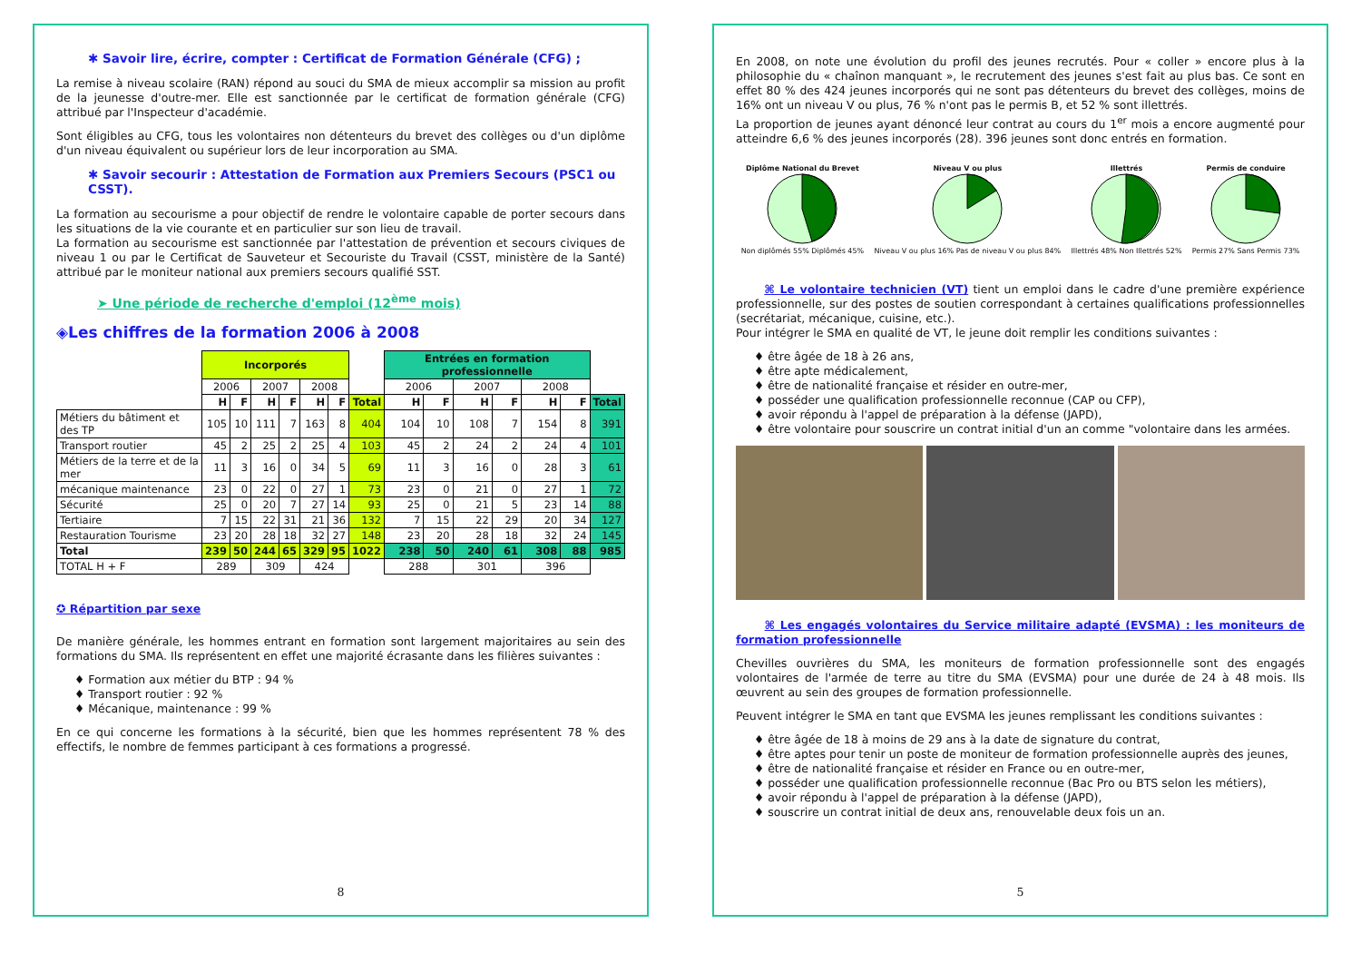✱ Savoir lire, écrire, compter : Certificat de Formation Générale (CFG) ;
La remise à niveau scolaire (RAN) répond au souci du SMA de mieux accomplir sa mission au profit de la jeunesse d'outre-mer. Elle est sanctionnée par le certificat de formation générale (CFG) attribué par l'Inspecteur d'académie.
Sont éligibles au CFG, tous les volontaires non détenteurs du brevet des collèges ou d'un diplôme d'un niveau équivalent ou supérieur lors de leur incorporation au SMA.
✱ Savoir secourir : Attestation de Formation aux Premiers Secours (PSC1 ou CSST).
La formation au secourisme a pour objectif de rendre le volontaire capable de porter secours dans les situations de la vie courante et en particulier sur son lieu de travail.
La formation au secourisme est sanctionnée par l'attestation de prévention et secours civiques de niveau 1 ou par le Certificat de Sauveteur et Secouriste du Travail (CSST, ministère de la Santé) attribué par le moniteur national aux premiers secours qualifié SST.
➤ Une période de recherche d'emploi (12<sup>ème</sup> mois)
◈Les chiffres de la formation 2006 à 2008
| | Incorporés | | | | | | | Entrées en formation professionnelle | | | | | | |
| --- | --- | --- | --- | --- | --- | --- | --- | --- | --- | --- | --- | --- | --- | --- |
| | 2006 | | 2007 | | 2008 | | | 2006 | | 2007 | | 2008 | | |
| | H | F | H | F | H | F | Total | H | F | H | F | H | F | Total |
| Métiers du bâtiment et des TP | 105 | 10 | 111 | 7 | 163 | 8 | 404 | 104 | 10 | 108 | 7 | 154 | 8 | 391 |
| Transport routier | 45 | 2 | 25 | 2 | 25 | 4 | 103 | 45 | 2 | 24 | 2 | 24 | 4 | 101 |
| Métiers de la terre et de la mer | 11 | 3 | 16 | 0 | 34 | 5 | 69 | 11 | 3 | 16 | 0 | 28 | 3 | 61 |
| mécanique maintenance | 23 | 0 | 22 | 0 | 27 | 1 | 73 | 23 | 0 | 21 | 0 | 27 | 1 | 72 |
| Sécurité | 25 | 0 | 20 | 7 | 27 | 14 | 93 | 25 | 0 | 21 | 5 | 23 | 14 | 88 |
| Tertiaire | 7 | 15 | 22 | 31 | 21 | 36 | 132 | 7 | 15 | 22 | 29 | 20 | 34 | 127 |
| Restauration Tourisme | 23 | 20 | 28 | 18 | 32 | 27 | 148 | 23 | 20 | 28 | 18 | 32 | 24 | 145 |
| Total | 239 | 50 | 244 | 65 | 329 | 95 | 1022 | 238 | 50 | 240 | 61 | 308 | 88 | 985 |
| TOTAL H + F | 289 | | 309 | | 424 | | | 288 | | 301 | | 396 | | |
✪ Répartition par sexe
De manière générale, les hommes entrant en formation sont largement majoritaires au sein des formations du SMA. Ils représentent en effet une majorité écrasante dans les filières suivantes :
♦ Formation aux métier du BTP : 94 %
♦ Transport routier : 92 %
♦ Mécanique, maintenance : 99 %
En ce qui concerne les formations à la sécurité, bien que les hommes représentent 78 % des effectifs, le nombre de femmes participant à ces formations a progressé.
8
En 2008, on note une évolution du profil des jeunes recrutés. Pour « coller » encore plus à la philosophie du « chaînon manquant », le recrutement des jeunes s'est fait au plus bas. Ce sont en effet 80 % des 424 jeunes incorporés qui ne sont pas détenteurs du brevet des collèges, moins de 16% ont un niveau V ou plus, 76 % n'ont pas le permis B, et 52 % sont illettrés.
La proportion de jeunes ayant dénoncé leur contrat au cours du 1<sup>er</sup> mois a encore augmenté pour atteindre 6,6 % des jeunes incorporés (28). 396 jeunes sont donc entrés en formation.
Diplôme National du Brevet
Non diplômés 55% Diplômés 45%
Niveau V ou plus
Niveau V ou plus 16% Pas de niveau V ou plus 84%
Illettrés
Illettrés 48% Non Illettrés 52%
Permis de conduire
Permis 27% Sans Permis 73%
⌘ Le volontaire technicien (VT) tient un emploi dans le cadre d'une première expérience professionnelle, sur des postes de soutien correspondant à certaines qualifications professionnelles (secrétariat, mécanique, cuisine, etc.).
Pour intégrer le SMA en qualité de VT, le jeune doit remplir les conditions suivantes :
♦ être âgée de 18 à 26 ans,
♦ être apte médicalement,
♦ être de nationalité française et résider en outre-mer,
♦ posséder une qualification professionnelle reconnue (CAP ou CFP),
♦ avoir répondu à l'appel de préparation à la défense (JAPD),
♦ être volontaire pour souscrire un contrat initial d'un an comme "volontaire dans les armées.
⌘ Les engagés volontaires du Service militaire adapté (EVSMA) : les moniteurs de formation professionnelle
Chevilles ouvrières du SMA, les moniteurs de formation professionnelle sont des engagés volontaires de l'armée de terre au titre du SMA (EVSMA) pour une durée de 24 à 48 mois. Ils œuvrent au sein des groupes de formation professionnelle.
Peuvent intégrer le SMA en tant que EVSMA les jeunes remplissant les conditions suivantes :
♦ être âgée de 18 à moins de 29 ans à la date de signature du contrat,
♦ être aptes pour tenir un poste de moniteur de formation professionnelle auprès des jeunes,
♦ être de nationalité française et résider en France ou en outre-mer,
♦ posséder une qualification professionnelle reconnue (Bac Pro ou BTS selon les métiers),
♦ avoir répondu à l'appel de préparation à la défense (JAPD),
♦ souscrire un contrat initial de deux ans, renouvelable deux fois un an.
5